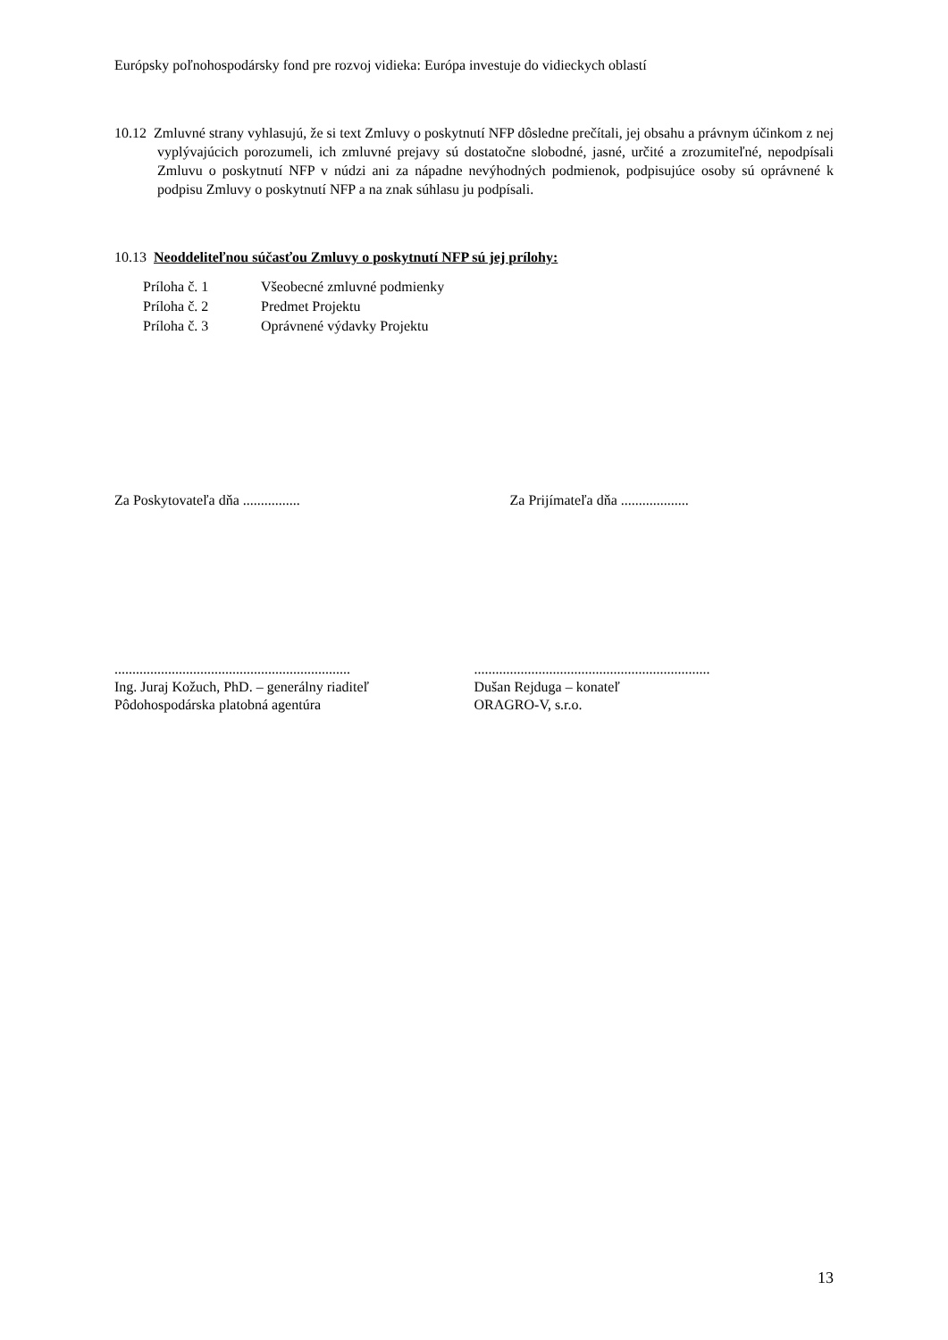Európsky poľnohospodársky fond pre rozvoj vidieka: Európa investuje do vidieckych oblastí
10.12 Zmluvné strany vyhlasujú, že si text Zmluvy o poskytnutí NFP dôsledne prečítali, jej obsahu a právnym účinkom z nej vyplývajúcich porozumeli, ich zmluvné prejavy sú dostatočne slobodné, jasné, určité a zrozumiteľné, nepodpísali Zmluvu o poskytnutí NFP v núdzi ani za nápadne nevýhodných podmienok, podpisujúce osoby sú oprávnené k podpisu Zmluvy o poskytnutí NFP a na znak súhlasu ju podpísali.
10.13 Neoddeliteľnou súčasťou Zmluvy o poskytnutí NFP sú jej prílohy:
Príloha č. 1 Všeobecné zmluvné podmienky
Príloha č. 2 Predmet Projektu
Príloha č. 3 Oprávnené výdavky Projektu
Za Poskytovateľa dňa ................ Za Prijímateľa dňa ...................
..................................................................
Ing. Juraj Kožuch, PhD. – generálny riaditeľ
Pôdohospodárska platobná agentúra
..................................................................
Dušan Rejduga – konateľ
ORAGRO-V, s.r.o.
13